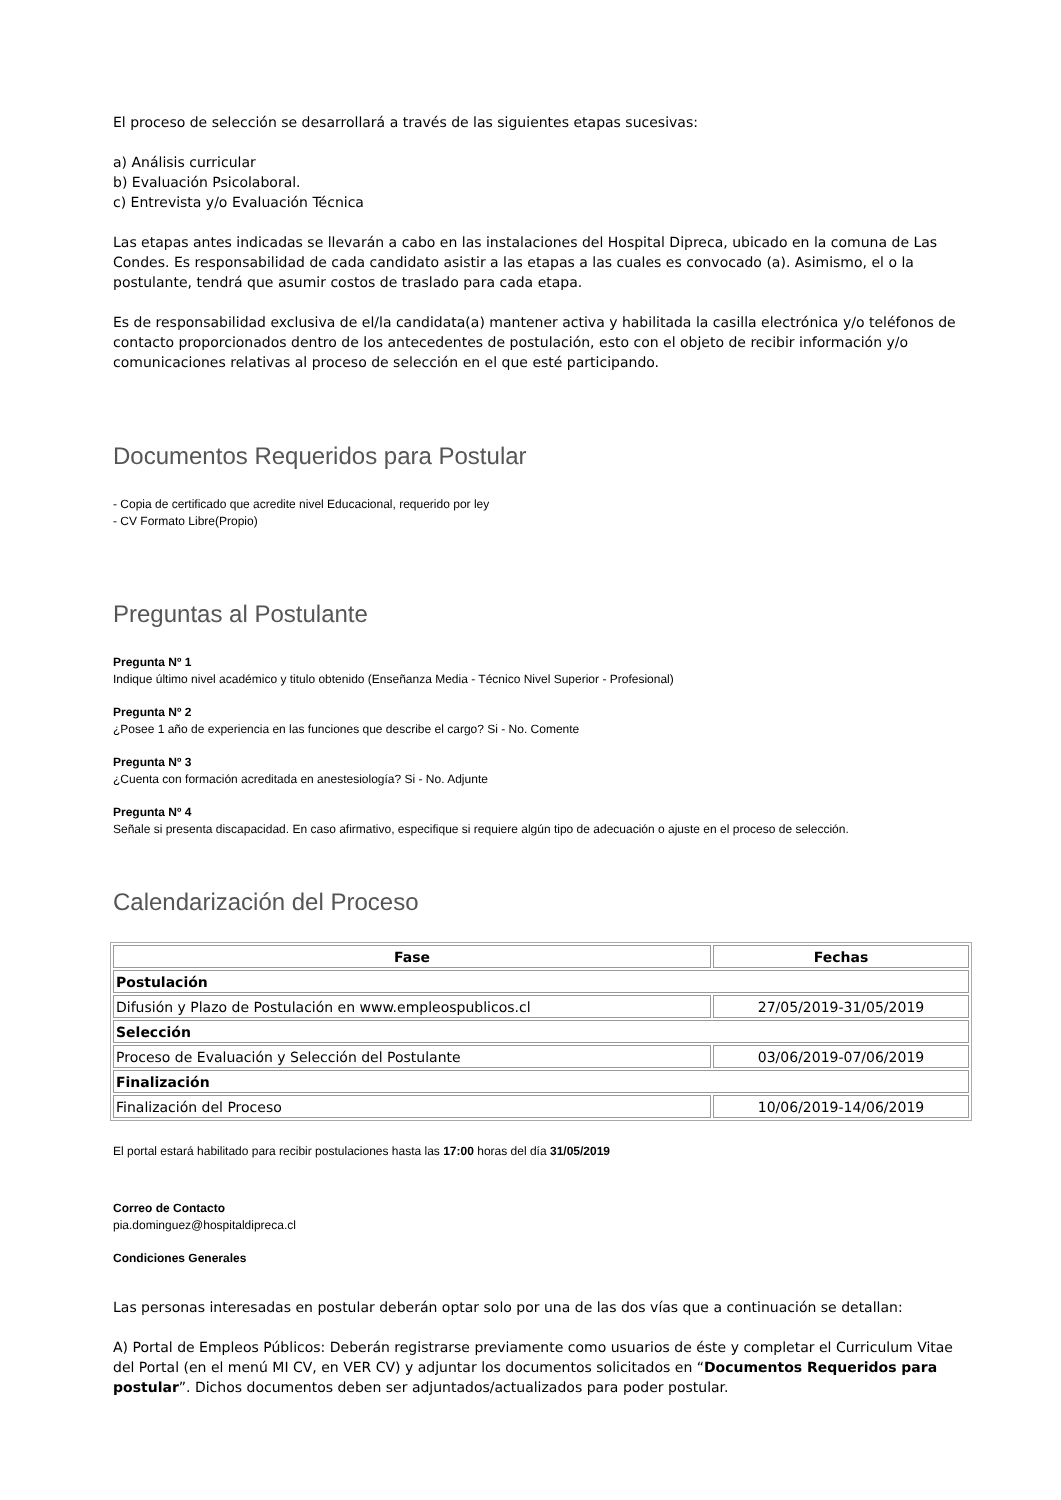El proceso de selección se desarrollará a través de las siguientes etapas sucesivas:
a) Análisis curricular
b) Evaluación Psicolaboral.
c) Entrevista y/o Evaluación Técnica
Las etapas antes indicadas se llevarán a cabo en las instalaciones del Hospital Dipreca, ubicado en la comuna de Las Condes. Es responsabilidad de cada candidato asistir a las etapas a las cuales es convocado (a). Asimismo, el o la postulante, tendrá que asumir costos de traslado para cada etapa.
Es de responsabilidad exclusiva de el/la candidata(a) mantener activa y habilitada la casilla electrónica y/o teléfonos de contacto proporcionados dentro de los antecedentes de postulación, esto con el objeto de recibir información y/o comunicaciones relativas al proceso de selección en el que esté participando.
Documentos Requeridos para Postular
- Copia de certificado que acredite nivel Educacional, requerido por ley
- CV Formato Libre(Propio)
Preguntas al Postulante
Pregunta Nº 1
Indique último nivel académico y titulo obtenido (Enseñanza Media - Técnico Nivel Superior - Profesional)
Pregunta Nº 2
¿Posee 1 año de experiencia en las funciones que describe el cargo? Si - No. Comente
Pregunta Nº 3
¿Cuenta con formación acreditada en anestesiología? Si - No. Adjunte
Pregunta Nº 4
Señale si presenta discapacidad. En caso afirmativo, especifique si requiere algún tipo de adecuación o ajuste en el proceso de selección.
Calendarización del Proceso
| Fase | Fechas |
| --- | --- |
| Postulación | |
| Difusión y Plazo de Postulación en www.empleospublicos.cl | 27/05/2019-31/05/2019 |
| Selección | |
| Proceso de Evaluación y Selección del Postulante | 03/06/2019-07/06/2019 |
| Finalización | |
| Finalización del Proceso | 10/06/2019-14/06/2019 |
El portal estará habilitado para recibir postulaciones hasta las 17:00 horas del día 31/05/2019
Correo de Contacto
pia.dominguez@hospitaldipreca.cl
Condiciones Generales
Las personas interesadas en postular deberán optar solo por una de las dos vías que a continuación se detallan:
A) Portal de Empleos Públicos: Deberán registrarse previamente como usuarios de éste y completar el Curriculum Vitae del Portal (en el menú MI CV, en VER CV) y adjuntar los documentos solicitados en “Documentos Requeridos para postular”. Dichos documentos deben ser adjuntados/actualizados para poder postular.